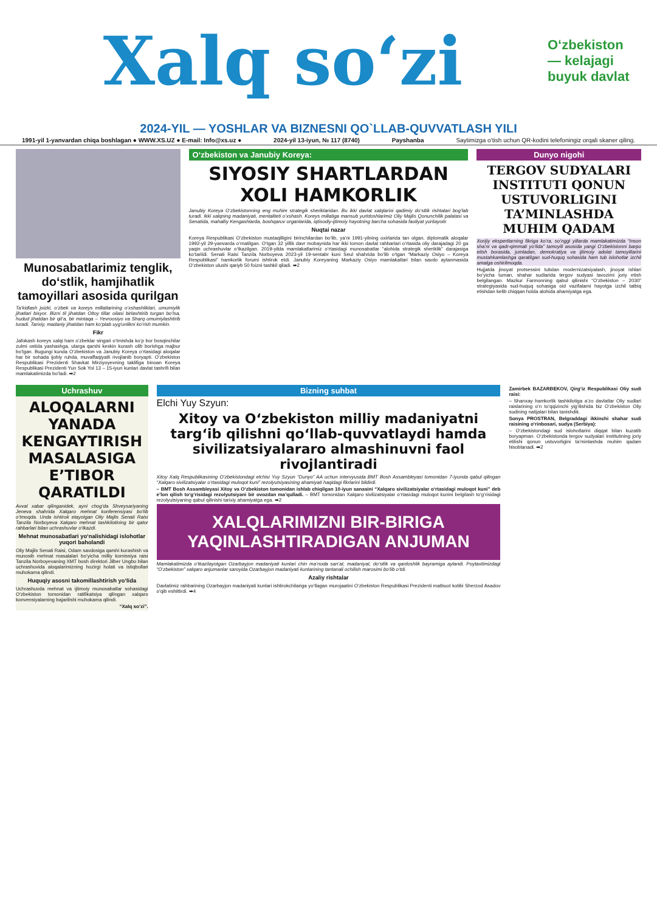Xalq so‘zi
O‘zbekiston — kelajagi buyuk davlat
2024-YIL — YOSHLAR VA BIZNESNI QO`LLAB-QUVVATLASH YILI
1991-yil 1-yanvardan chiqa boshlagan ● WWW.XS.UZ ● E-mail: Info@xs.uz ● 2024-yil 13-iyun, № 117 (8740) Payshanba Saytimizga o‘tish uchun QR-kodini telefoningiz orqali skaner qiling.
Munosabatlarimiz tenglik, do‘stlik, hamjihatlik tamoyillari asosida qurilgan
Ta’kidlash joizki, o‘zbek va koreys millatlarining o‘xshashliklari, umumiylik jihatlari bisyor. Bizni til jihatdan Oltoy tillar oilasi birlashtirib turgan bo‘lsa, hudud jihatdan bir qit’a, bir mintaqa – Yevroosiyo va Sharq umumiylashtirib turadi. Tarixiy, madaniy jihatdan ham ko‘plab uyg‘unlikni ko‘rish mumkin.
Fikr
Jafokash koreys xalqi ham o‘zbeklar singari o‘tmishda ko‘p bor bosqinchilar zulmi ostida yashashga, ularga qarshi keskin kurash olib borishga majbur bo‘lgan. Bugungi kunda O‘zbekiston va Janubiy Koreya o‘rtasidagi aloqalar har bir sohada ijobiy ruhda, muvaffaqiyatli rivojlanib boryapti. O‘zbekiston Respublikasi Prezidenti Shavkat Mirziyoyevning taklifiga binoan Koreya Respublikasi Prezidenti Yun Sok Yol 13 – 15-iyun kunlari davlat tashrifi bilan mamlakatimizda bo‘ladi. ➡2
O‘zbekiston va Janubiy Koreya:
SIYOSIY SHARTLARDAN XOLI HAMKORLIK
Janubiy Koreya O‘zbekistonning eng muhim strategik sheriklaridan. Bu ikki davlat xalqlarini qadimiy do‘stlik rishtalari bog‘lab turadi. Ikki xalqning madaniyati, mentaliteti o‘xshash. Koreys millatiga mansub yurtdoshlarimiz Oliy Majlis Qonunchilik palatasi va Senatida, mahalliy Kengashlarda, boshqaruv organlarida, iqtisodiy-ijtimoiy hayotning barcha sohasida faoliyat yuritayotir.
Nuqtai nazar
Koreya Respublikasi O‘zbekiston mustaqilligini birinchilardan bo‘lib, ya’ni 1991-yilning oxirlarida tan olgan, diplomatik aloqalar 1992-yil 29-yanvarda o‘rnatilgan. O‘tgan 32 yillik davr mobaynida har ikki tomon davlat rahbarlari o‘rtasida oliy darajadagi 20 ga yaqin uchrashuvlar o‘tkazilgan. 2019-yilda mamlakatlarimiz o‘rtasidagi munosabatlar “alohida strategik sheriklik” darajasiga ko‘tarildi. Senati Raisi Tanzila Norboyeva 2023-yil 19-sentabr kuni Seul shahrida bo‘lib o‘tgan “Markaziy Osiyo – Koreya Respublikasi” hamkorlik forumi ishtirok etdi. Janubiy Koreyaning Markaziy Osiyo mamlakatlari bilan savdo aylanmasida O‘zbekiston ulushi qariyb 50 foizni tashkil qiladi. ➡2
Dunyo nigohi
TERGOV SUDYALARI INSTITUTI QONUN USTUVORLIGINI TA’MINLASHDA MUHIM QADAM
Xorijiy ekspertlarning fikriga ko‘ra, so‘nggi yillarda mamlakatimizda “Inson sha’ni va qadr-qimmati yo‘lida” tamoyili asosida yangi O‘zbekistonni barpo etish borasida, jumladan, demokratiya va ijtimoiy adolat tamoyillarini mustahkamlashga qaratilgan sud-huquq sohasida ham tub islohotlar izchil amalga oshirilmoqda.
Hujjatda jinoyat protsessini tubdan modernizatsiyalash, jinoyat ishlari bo‘yicha tuman, shahar sudlarida tergov sudyasi lavozimi joriy etish belgilangan. Mazkur Farmonning qabul qilinishi “O‘zbekiston – 2030” strategiyasida sud-huquq sohasiga oid vazifalarni hayotga izchil tatbiq etishdan kelib chiqqan holda alohida ahamiyatga ega.
Uchrashuv
ALOQALARNI YANADA KENGAYTIRISH MASALASIGA E’TIBOR QARATILDI
Avval xabar qilinganidek, ayni chog‘da Shveysariyaning Jeneva shahrida Xalqaro mehnat konferensiyasi bo‘lib o‘tmoqda. Unda ishtirok etayotgan Oliy Majlis Senati Raisi Tanzila Norboyeva Xalqaro mehnat tashkilotining bir qator rahbarlari bilan uchrashuvlar o‘tkazdi.
Mehnat munosabatlari yo‘nalishidagi islohotlar yuqori baholandi
Oliy Majlis Senati Raisi, Odam savdosiga qarshi kurashish va munosib mehnat masalalari bo‘yicha milliy komissiya raisi Tanzila Norboyevaning XMT bosh direktori Jilber Ungbo bilan uchrashuvida aloqalarimizning hozirgi holati va istiqbollari muhokama qilindi.
Huquqiy asosni takomillashtirish yo‘lida
Uchrashuvda mehnat va ijtimoiy munosabatlar sohasidagi O‘zbekiston tomonidan ratifikatsiya qilingan xalqaro konvensiyalarning bajarilishi muhokama qilindi.
“Xalq so‘zi”.
Bizning suhbat
Elchi Yuy Szyun:
Xitoy va O‘zbekiston milliy madaniyatni targ‘ib qilishni qo‘llab-quvvatlaydi hamda sivilizatsiyalararo almashinuvni faol rivojlantiradi
Xitoy Xalq Respublikasining O‘zbekistondagi elchisi Yuy Szyun “Dunyo” AA uchun intervyusida BMT Bosh Assambleyasi tomonidan 7-iyunda qabul qilingan “Xalqaro sivilizatsiyalar o‘rtasidagi muloqot kuni” rezolyutsiyasining ahamiyati haqidagi fikrlarini bildirdi.
– BMT Bosh Assambleyasi Xitoy va O‘zbekiston tomonidan ishlab chiqilgan 10-iyun sanasini “Xalqaro sivilizatsiyalar o‘rtasidagi muloqot kuni” deb e’lon qilish to‘g‘risidagi rezolyutsiyani bir ovozdan ma’qulladi. – BMT tomonidan Xalqaro sivilizatsiyalar o‘rtasidagi muloqot kunini belgilash to‘g‘risidagi rezolyutsiyaning qabul qilinishi tarixiy ahamiyatga ega. ➡2
XALQLARIMIZNI BIR-BIRIGA YAQINLASHTIRADIGAN ANJUMAN
Mamlakatimizda o‘tkazilayotgan Ozarbayjon madaniyati kunlari chin ma’noda san’at, madaniyat, do‘stlik va qardoshlik bayramiga aylandi. Poytaxtimizdagi “O‘zbekiston” xalqaro anjumanlar saroyida Ozarbayjon madaniyati kunlarining tantanali ochilish marosimi bo‘lib o‘tdi.
Azaliy rishtalar
Davlatimiz rahbarining Ozarbayjon madaniyati kunlari ishtirokchilariga yo‘llagan murojaatini O‘zbekiston Respublikasi Prezidenti matbuot kotibi Sherzod Asadov o‘qib eshittirdi. ➡4
Zamirbek BAZARBEKOV, Qirg‘iz Respublikasi Oliy sudi raisi:
– Shanxay hamkorlik tashkilotiga a’zo davlatlar Oliy sudlari raislarining o‘n to‘qqizinchi yig‘ilishida biz O‘zbekiston Oliy sudining natijalari bilan tanishdik.
Sonya PROSTRAN, Belgraddagi ikkinchi shahar sudi raisining o‘rinbosari, sudya (Serbiya):
– O‘zbekistondagi sud islohotlarini diqqat bilan kuzatib boryapman. O‘zbekistonda tergov sudyalari institutining joriy etilishi qonun ustuvorligini ta’minlashda muhim qadam hisoblanadi. ➡2